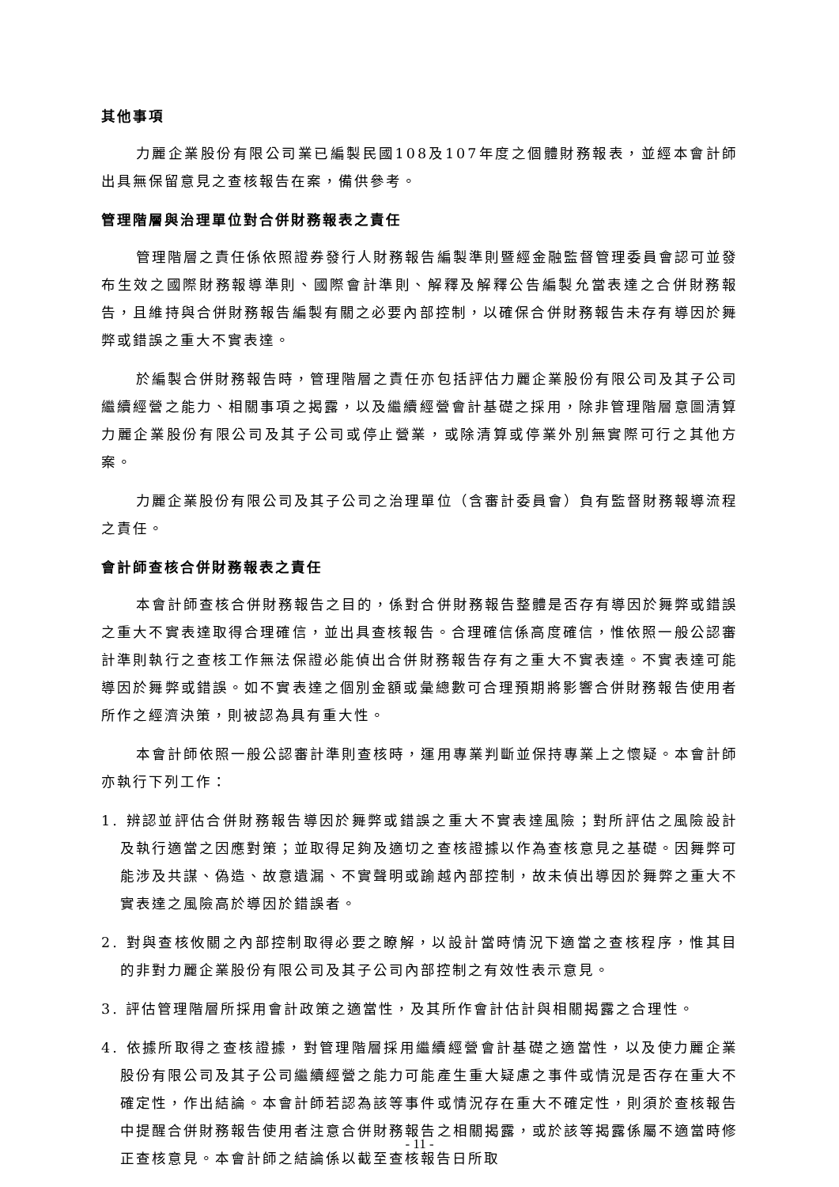其他事項
力麗企業股份有限公司業已編製民國108及107年度之個體財務報表，並經本會計師出具無保留意見之查核報告在案，備供參考。
管理階層與治理單位對合併財務報表之責任
管理階層之責任係依照證券發行人財務報告編製準則暨經金融監督管理委員會認可並發布生效之國際財務報導準則、國際會計準則、解釋及解釋公告編製允當表達之合併財務報告，且維持與合併財務報告編製有關之必要內部控制，以確保合併財務報告未存有導因於舞弊或錯誤之重大不實表達。
於編製合併財務報告時，管理階層之責任亦包括評估力麗企業股份有限公司及其子公司繼續經營之能力、相關事項之揭露，以及繼續經營會計基礎之採用，除非管理階層意圖清算力麗企業股份有限公司及其子公司或停止營業，或除清算或停業外別無實際可行之其他方案。
力麗企業股份有限公司及其子公司之治理單位（含審計委員會）負有監督財務報導流程之責任。
會計師查核合併財務報表之責任
本會計師查核合併財務報告之目的，係對合併財務報告整體是否存有導因於舞弊或錯誤之重大不實表達取得合理確信，並出具查核報告。合理確信係高度確信，惟依照一般公認審計準則執行之查核工作無法保證必能偵出合併財務報告存有之重大不實表達。不實表達可能導因於舞弊或錯誤。如不實表達之個別金額或彙總數可合理預期將影響合併財務報告使用者所作之經濟決策，則被認為具有重大性。
本會計師依照一般公認審計準則查核時，運用專業判斷並保持專業上之懷疑。本會計師亦執行下列工作：
1. 辨認並評估合併財務報告導因於舞弊或錯誤之重大不實表達風險；對所評估之風險設計及執行適當之因應對策；並取得足夠及適切之查核證據以作為查核意見之基礎。因舞弊可能涉及共謀、偽造、故意遺漏、不實聲明或踰越內部控制，故未偵出導因於舞弊之重大不實表達之風險高於導因於錯誤者。
2. 對與查核攸關之內部控制取得必要之瞭解，以設計當時情況下適當之查核程序，惟其目的非對力麗企業股份有限公司及其子公司內部控制之有效性表示意見。
3. 評估管理階層所採用會計政策之適當性，及其所作會計估計與相關揭露之合理性。
4. 依據所取得之查核證據，對管理階層採用繼續經營會計基礎之適當性，以及使力麗企業股份有限公司及其子公司繼續經營之能力可能產生重大疑慮之事件或情況是否存在重大不確定性，作出結論。本會計師若認為該等事件或情況存在重大不確定性，則須於查核報告中提醒合併財務報告使用者注意合併財務報告之相關揭露，或於該等揭露係屬不適當時修正查核意見。本會計師之結論係以截至查核報告日所取
- 11 -